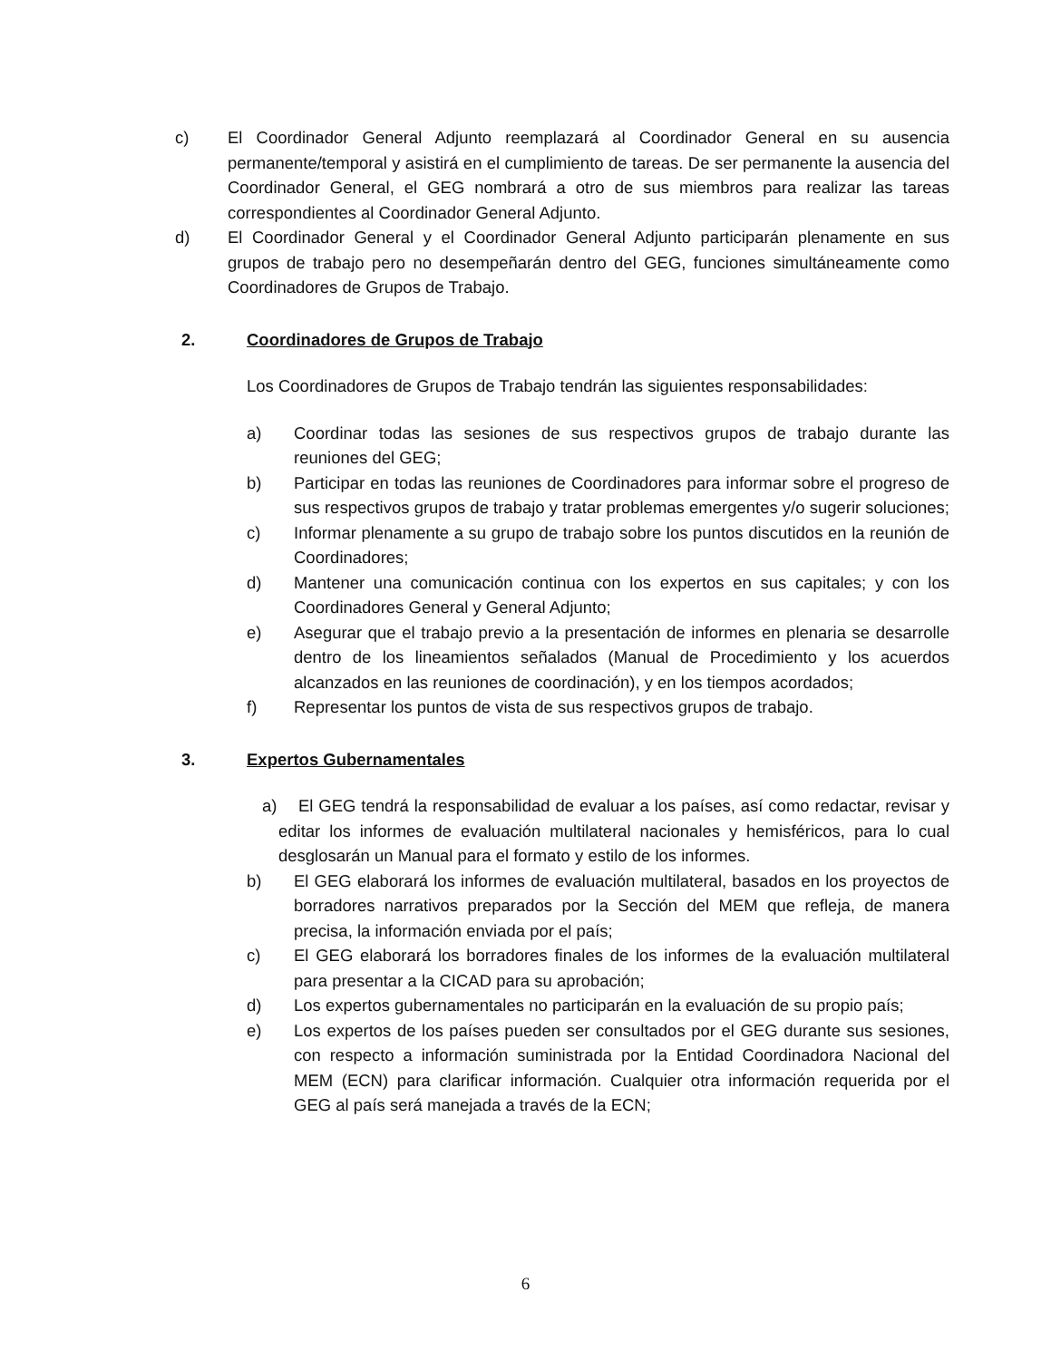c) El Coordinador General Adjunto reemplazará al Coordinador General en su ausencia permanente/temporal y asistirá en el cumplimiento de tareas. De ser permanente la ausencia del Coordinador General, el GEG nombrará a otro de sus miembros para realizar las tareas correspondientes al Coordinador General Adjunto.
d) El Coordinador General y el Coordinador General Adjunto participarán plenamente en sus grupos de trabajo pero no desempeñarán dentro del GEG, funciones simultáneamente como Coordinadores de Grupos de Trabajo.
2. Coordinadores de Grupos de Trabajo
Los Coordinadores de Grupos de Trabajo tendrán las siguientes responsabilidades:
a) Coordinar todas las sesiones de sus respectivos grupos de trabajo durante las reuniones del GEG;
b) Participar en todas las reuniones de Coordinadores para informar sobre el progreso de sus respectivos grupos de trabajo y tratar problemas emergentes y/o sugerir soluciones;
c) Informar plenamente a su grupo de trabajo sobre los puntos discutidos en la reunión de Coordinadores;
d) Mantener una comunicación continua con los expertos en sus capitales; y con los Coordinadores General y General Adjunto;
e) Asegurar que el trabajo previo a la presentación de informes en plenaria se desarrolle dentro de los lineamientos señalados (Manual de Procedimiento y los acuerdos alcanzados en las reuniones de coordinación), y en los tiempos acordados;
f) Representar los puntos de vista de sus respectivos grupos de trabajo.
3. Expertos Gubernamentales
a) El GEG tendrá la responsabilidad de evaluar a los países, así como redactar, revisar y editar los informes de evaluación multilateral nacionales y hemisféricos, para lo cual desglosarán un Manual para el formato y estilo de los informes.
b) El GEG elaborará los informes de evaluación multilateral, basados en los proyectos de borradores narrativos preparados por la Sección del MEM que refleja, de manera precisa, la información enviada por el país;
c) El GEG elaborará los borradores finales de los informes de la evaluación multilateral para presentar a la CICAD para su aprobación;
d) Los expertos gubernamentales no participarán en la evaluación de su propio país;
e) Los expertos de los países pueden ser consultados por el GEG durante sus sesiones, con respecto a información suministrada por la Entidad Coordinadora Nacional del MEM (ECN) para clarificar información. Cualquier otra información requerida por el GEG al país será manejada a través de la ECN;
6